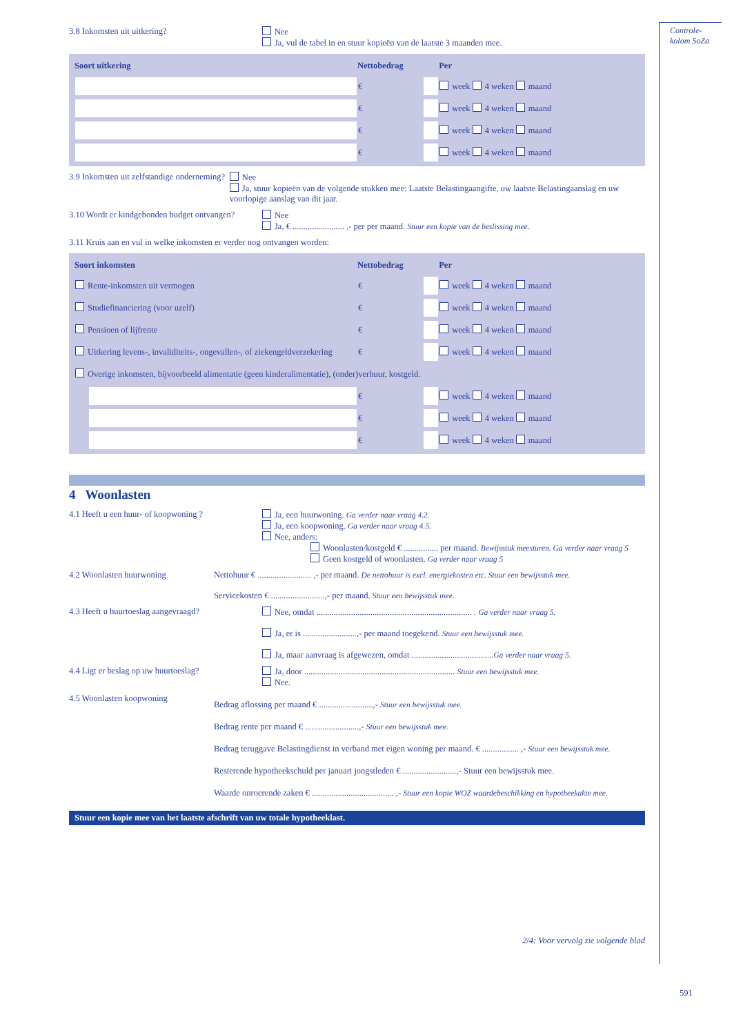3.8 Inkomsten uit uitkering? Nee
Ja, vul de tabel in en stuur kopieën van de laatste 3 maanden mee.
| Soort uitkering | Nettobedrag | | Per |
| --- | --- | --- | --- |
| | € | | week 4 weken maand |
| | € | | week 4 weken maand |
| | € | | week 4 weken maand |
| | € | | week 4 weken maand |
3.9 Inkomsten uit zelfstandige onderneming?
Nee
Ja, stuur kopieën van de volgende stukken mee: Laatste Belastingaangifte, uw laatste Belastingaanslag en uw voorlopige aanslag van dit jaar.
3.10 Wordt er kindgebonden budget ontvangen?
Nee
Ja, € ........................ ,- per per maand. Stuur een kopie van de beslissing mee.
3.11 Kruis aan en vul in welke inkomsten er verder nog ontvangen worden:
| Soort inkomsten | Nettobedrag | | Per |
| --- | --- | --- | --- |
| Rente-inkomsten uit vermogen | € | | week 4 weken maand |
| Studiefinanciering (voor uzelf) | € | | week 4 weken maand |
| Pensioen of lijfrente | € | | week 4 weken maand |
| Uitkering levens-, invaliditeits-, ongevallen-, of ziekengeldverzekering | € | | week 4 weken maand |
| Overige inkomsten, bijvoorbeeld alimentatie (geen kinderalimentatie), (onder)verhuur, kostgeld. | | | |
| | € | | week 4 weken maand |
| | € | | week 4 weken maand |
| | € | | week 4 weken maand |
4 Woonlasten
4.1 Heeft u een huur- of koopwoning ? Ja, een huurwoning. Ga verder naar vraag 4.2.
Ja, een koopwoning. Ga verder naar vraag 4.5.
Nee, anders:
Woonlasten/kostgeld € ................ per maand. Bewijsstuk meesturen. Ga verder naar vraag 5
Geen kostgeld of woonlasten. Ga verder naar vraag 5
4.2 Woonlasten huurwoning Nettohuur € ......................... ,- per maand. De nettohuur is excl. energiekosten etc. Stuur een bewijsstuk mee.
Servicekosten € .........................,- per maand. Stuur een bewijsstuk mee.
4.3 Heeft u huurtoeslag aangevraagd? Nee, omdat ........................................................................ . Ga verder naar vraag 5.
Ja, er is .........................,- per maand toegekend. Stuur een bewijsstuk mee.
Ja, maar aanvraag is afgewezen, omdat ......................................Ga verder naar vraag 5.
4.4 Ligt er beslag op uw huurtoeslag? Ja, door ...................................................................... Stuur een bewijsstuk mee.
Nee.
4.5 Woonlasten koopwoning
Bedrag aflossing per maand € .........................,- Stuur een bewijsstuk mee.
Bedrag rente per maand € .........................,- Stuur een bewijsstuk mee.
Bedrag teruggave Belastingdienst in verband met eigen woning per maand. € ................. ,- Stuur een bewijsstuk mee.
Resterende hypotheekschuld per januari jongstleden € .........................,- Stuur een bewijsstuk mee.
Waarde onroerende zaken € ...................................... ,- Stuur een kopie WOZ waardebeschikking en hypotheekakte mee.
Stuur een kopie mee van het laatste afschrift van uw totale hypotheeklast.
2/4: Voor vervolg zie volgende blad
Controle-
kolom SoZa
591